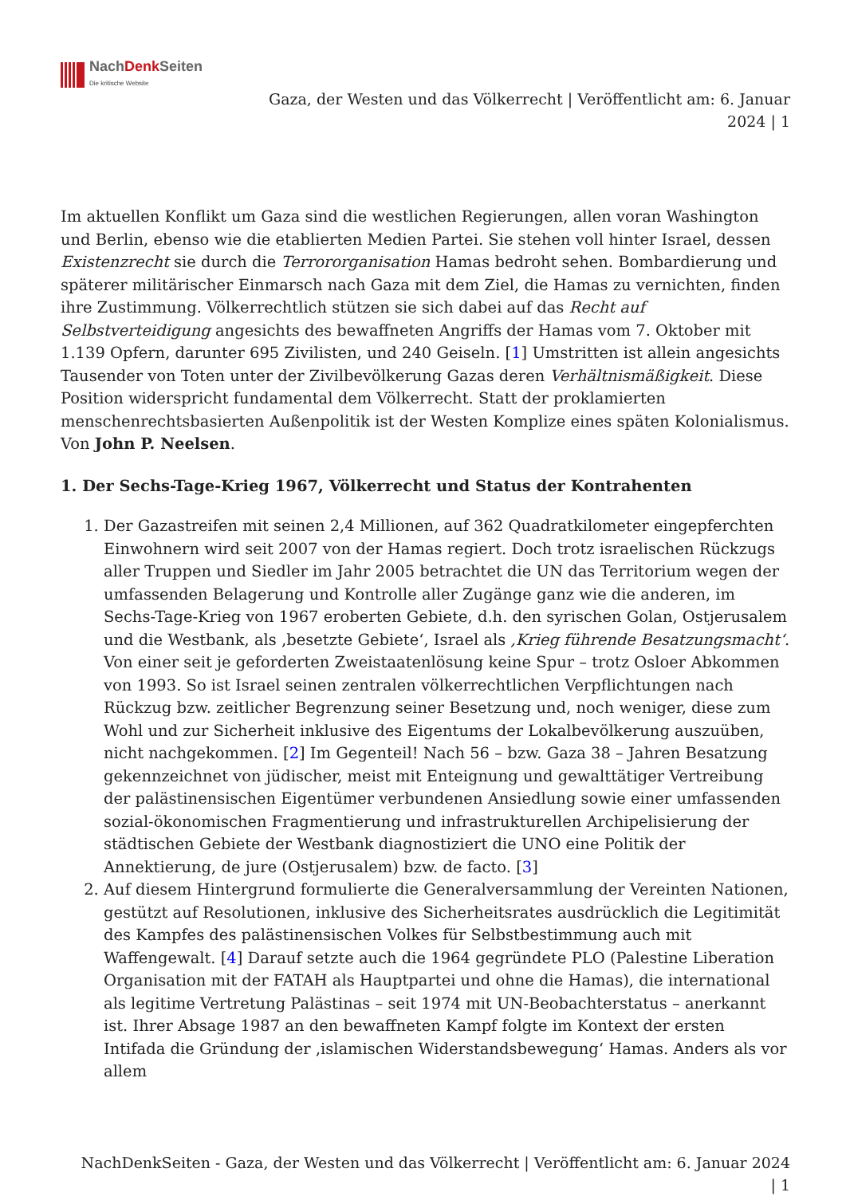NachDenk Seiten
Die kritische Website
Gaza, der Westen und das Völkerrecht | Veröffentlicht am: 6. Januar
2024 | 1
Im aktuellen Konflikt um Gaza sind die westlichen Regierungen, allen voran Washington und Berlin, ebenso wie die etablierten Medien Partei. Sie stehen voll hinter Israel, dessen Existenzrecht sie durch die Terrororganisation Hamas bedroht sehen. Bombardierung und späterer militärischer Einmarsch nach Gaza mit dem Ziel, die Hamas zu vernichten, finden ihre Zustimmung. Völkerrechtlich stützen sie sich dabei auf das Recht auf Selbstverteidigung angesichts des bewaffneten Angriffs der Hamas vom 7. Oktober mit 1.139 Opfern, darunter 695 Zivilisten, und 240 Geiseln. [1] Umstritten ist allein angesichts Tausender von Toten unter der Zivilbevölkerung Gazas deren Verhältnismäßigkeit. Diese Position widerspricht fundamental dem Völkerrecht. Statt der proklamierten menschenrechtsbasierten Außenpolitik ist der Westen Komplize eines späten Kolonialismus. Von John P. Neelsen.
1. Der Sechs-Tage-Krieg 1967, Völkerrecht und Status der Kontrahenten
1. Der Gazastreifen mit seinen 2,4 Millionen, auf 362 Quadratkilometer eingepferchten Einwohnern wird seit 2007 von der Hamas regiert. Doch trotz israelischen Rückzugs aller Truppen und Siedler im Jahr 2005 betrachtet die UN das Territorium wegen der umfassenden Belagerung und Kontrolle aller Zugänge ganz wie die anderen, im Sechs-Tage-Krieg von 1967 eroberten Gebiete, d.h. den syrischen Golan, Ostjerusalem und die Westbank, als ‚besetzte Gebiete‘, Israel als ‚Krieg führende Besatzungsmacht‘. Von einer seit je geforderten Zweistaatenlösung keine Spur – trotz Osloer Abkommen von 1993. So ist Israel seinen zentralen völkerrechtlichen Verpflichtungen nach Rückzug bzw. zeitlicher Begrenzung seiner Besetzung und, noch weniger, diese zum Wohl und zur Sicherheit inklusive des Eigentums der Lokalbevölkerung auszuüben, nicht nachgekommen. [2] Im Gegenteil! Nach 56 – bzw. Gaza 38 – Jahren Besatzung gekennzeichnet von jüdischer, meist mit Enteignung und gewalttätiger Vertreibung der palästinensischen Eigentümer verbundenen Ansiedlung sowie einer umfassenden sozial-ökonomischen Fragmentierung und infrastrukturellen Archipelisierung der städtischen Gebiete der Westbank diagnostiziert die UNO eine Politik der Annektierung, de jure (Ostjerusalem) bzw. de facto. [3]
2. Auf diesem Hintergrund formulierte die Generalversammlung der Vereinten Nationen, gestützt auf Resolutionen, inklusive des Sicherheitsrates ausdrücklich die Legitimität des Kampfes des palästinensischen Volkes für Selbstbestimmung auch mit Waffengewalt. [4] Darauf setzte auch die 1964 gegründete PLO (Palestine Liberation Organisation mit der FATAH als Hauptpartei und ohne die Hamas), die international als legitime Vertretung Palästinas – seit 1974 mit UN-Beobachterstatus – anerkannt ist. Ihrer Absage 1987 an den bewaffneten Kampf folgte im Kontext der ersten Intifada die Gründung der ‚islamischen Widerstandsbewegung‘ Hamas. Anders als vor allem
NachDenkSeiten - Gaza, der Westen und das Völkerrecht | Veröffentlicht am: 6. Januar 2024
| 1